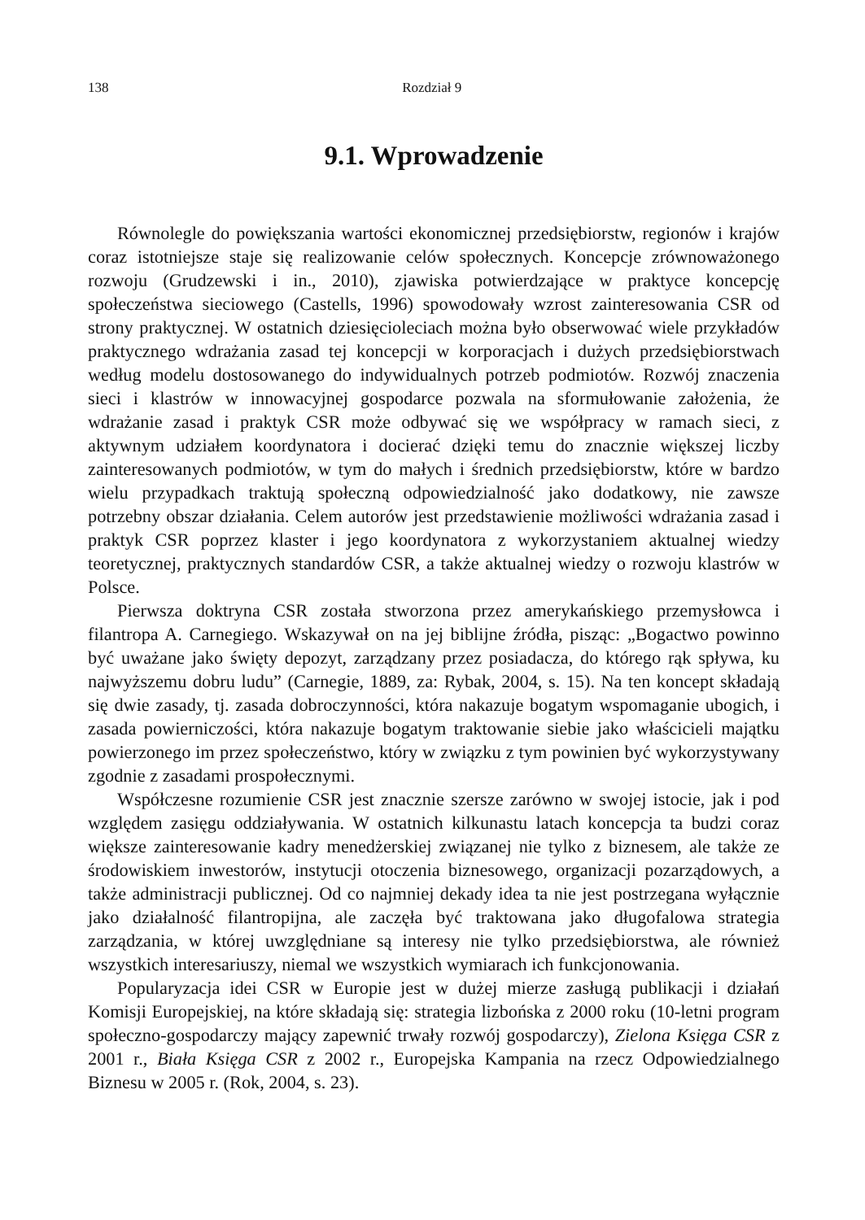138 Rozdział 9
9.1. Wprowadzenie
Równolegle do powiększania wartości ekonomicznej przedsiębiorstw, regionów i krajów coraz istotniejsze staje się realizowanie celów społecznych. Koncepcje zrównoważonego rozwoju (Grudzewski i in., 2010), zjawiska potwierdzające w praktyce koncepcję społeczeństwa sieciowego (Castells, 1996) spowodowały wzrost zainteresowania CSR od strony praktycznej. W ostatnich dziesięcioleciach można było obserwować wiele przykładów praktycznego wdrażania zasad tej koncepcji w korporacjach i dużych przedsiębiorstwach według modelu dostosowanego do indywidualnych potrzeb podmiotów. Rozwój znaczenia sieci i klastrów w innowacyjnej gospodarce pozwala na sformułowanie założenia, że wdrażanie zasad i praktyk CSR może odbywać się we współpracy w ramach sieci, z aktywnym udziałem koordynatora i docierać dzięki temu do znacznie większej liczby zainteresowanych podmiotów, w tym do małych i średnich przedsiębiorstw, które w bardzo wielu przypadkach traktują społeczną odpowiedzialność jako dodatkowy, nie zawsze potrzebny obszar działania. Celem autorów jest przedstawienie możliwości wdrażania zasad i praktyk CSR poprzez klaster i jego koordynatora z wykorzystaniem aktualnej wiedzy teoretycznej, praktycznych standardów CSR, a także aktualnej wiedzy o rozwoju klastrów w Polsce.
Pierwsza doktryna CSR została stworzona przez amerykańskiego przemysłowca i filantropa A. Carnegiego. Wskazywał on na jej biblijne źródła, pisząc: „Bogactwo powinno być uważane jako święty depozyt, zarządzany przez posiadacza, do którego rąk spływa, ku najwyższemu dobru ludu” (Carnegie, 1889, za: Rybak, 2004, s. 15). Na ten koncept składają się dwie zasady, tj. zasada dobroczynności, która nakazuje bogatym wspomaganie ubogich, i zasada powierniczości, która nakazuje bogatym traktowanie siebie jako właścicieli majątku powierzonego im przez społeczeństwo, który w związku z tym powinien być wykorzystywany zgodnie z zasadami prospołecznymi.
Współczesne rozumienie CSR jest znacznie szersze zarówno w swojej istocie, jak i pod względem zasięgu oddziaływania. W ostatnich kilkunastu latach koncepcja ta budzi coraz większe zainteresowanie kadry menedżerskiej związanej nie tylko z biznesem, ale także ze środowiskiem inwestorów, instytucji otoczenia biznesowego, organizacji pozarządowych, a także administracji publicznej. Od co najmniej dekady idea ta nie jest postrzegana wyłącznie jako działalność filantropijna, ale zaczęła być traktowana jako długofalowa strategia zarządzania, w której uwzględniane są interesy nie tylko przedsiębiorstwa, ale również wszystkich interesariuszy, niemal we wszystkich wymiarach ich funkcjonowania.
Popularyzacja idei CSR w Europie jest w dużej mierze zasługą publikacji i działań Komisji Europejskiej, na które składają się: strategia lizbońska z 2000 roku (10-letni program społeczno-gospodarczy mający zapewnić trwały rozwój gospodarczy), Zielona Księga CSR z 2001 r., Biała Księga CSR z 2002 r., Europejska Kampania na rzecz Odpowiedzialnego Biznesu w 2005 r. (Rok, 2004, s. 23).